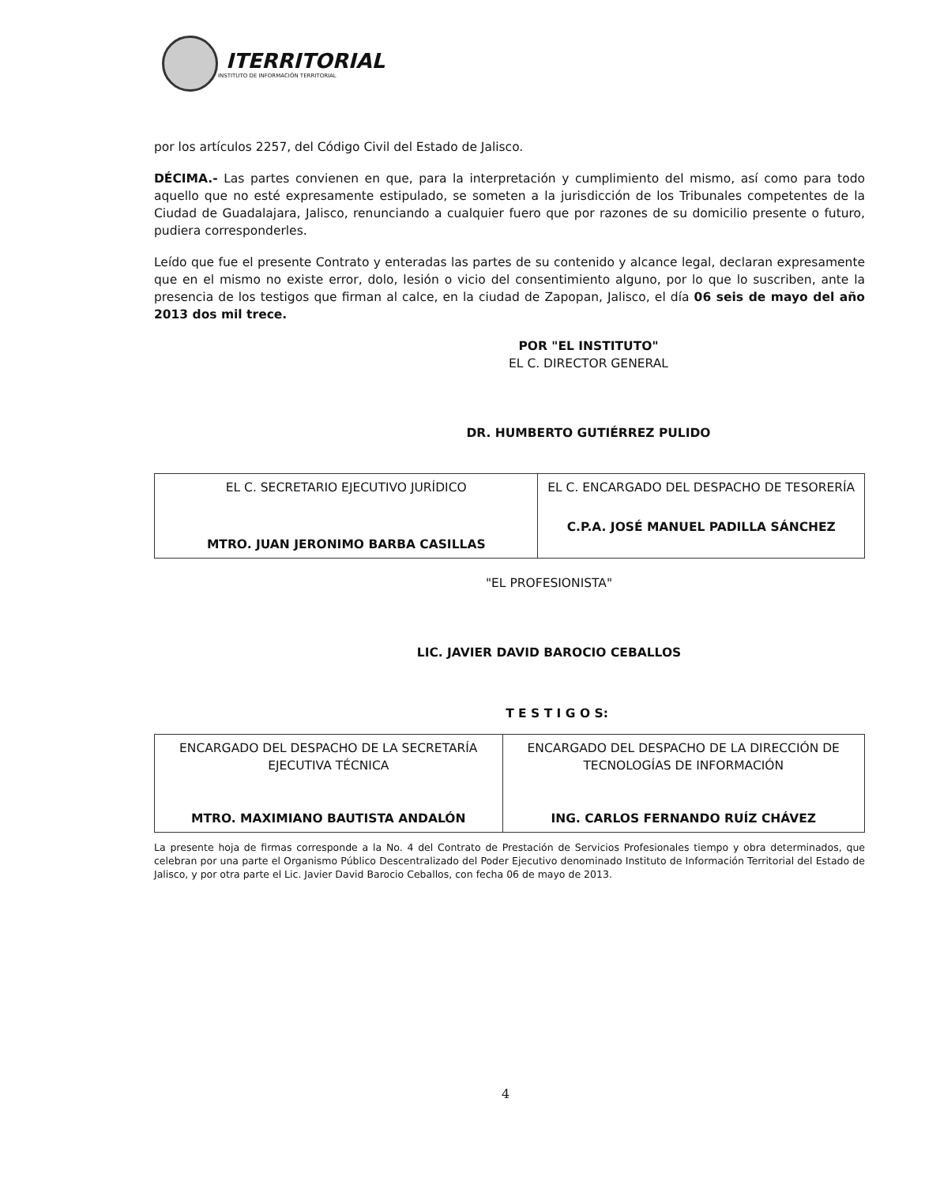ITERRITORIAL
INSTITUTO DE INFORMACIÓN TERRITORIAL
por los artículos 2257, del Código Civil del Estado de Jalisco.
DÉCIMA.- Las partes convienen en que, para la interpretación y cumplimiento del mismo, así como para todo aquello que no esté expresamente estipulado, se someten a la jurisdicción de los Tribunales competentes de la Ciudad de Guadalajara, Jalisco, renunciando a cualquier fuero que por razones de su domicilio presente o futuro, pudiera corresponderles.
Leído que fue el presente Contrato y enteradas las partes de su contenido y alcance legal, declaran expresamente que en el mismo no existe error, dolo, lesión o vicio del consentimiento alguno, por lo que lo suscriben, ante la presencia de los testigos que firman al calce, en la ciudad de Zapopan, Jalisco, el día 06 seis de mayo del año 2013 dos mil trece.
POR "EL INSTITUTO"
EL C. DIRECTOR GENERAL
DR. HUMBERTO GUTIÉRREZ PULIDO
| EL C. SECRETARIO EJECUTIVO JURÍDICO MTRO. JUAN JERONIMO BARBA CASILLAS | EL C. ENCARGADO DEL DESPACHO DE TESORERÍA C.P.A. JOSÉ MANUEL PADILLA SÁNCHEZ |
"EL PROFESIONISTA"
LIC. JAVIER DAVID BAROCIO CEBALLOS
T E S T I G O S:
| ENCARGADO DEL DESPACHO DE LA SECRETARÍA EJECUTIVA TÉCNICA MTRO. MAXIMIANO BAUTISTA ANDALÓN | ENCARGADO DEL DESPACHO DE LA DIRECCIÓN DE TECNOLOGÍAS DE INFORMACIÓN ING. CARLOS FERNANDO RUÍZ CHÁVEZ |
La presente hoja de firmas corresponde a la No. 4 del Contrato de Prestación de Servicios Profesionales tiempo y obra determinados, que celebran por una parte el Organismo Público Descentralizado del Poder Ejecutivo denominado Instituto de Información Territorial del Estado de Jalisco, y por otra parte el Lic. Javier David Barocio Ceballos, con fecha 06 de mayo de 2013.
4